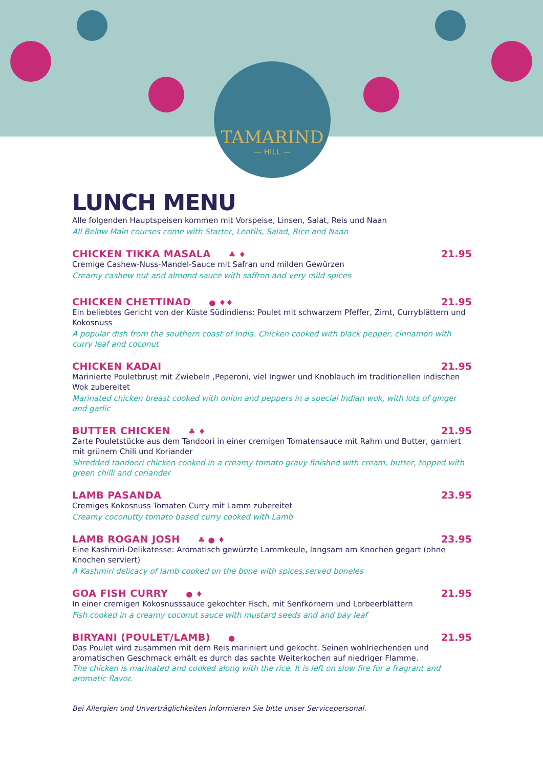TAMARIND
— HILL —
LUNCH MENU
Alle folgenden Hauptspeisen kommen mit Vorspeise, Linsen, Salat, Reis und Naan
All Below Main courses come with Starter, Lentils, Salad, Rice and Naan
CHICKEN TIKKA MASALA ♣ ♦ 21.95
Cremige Cashew-Nuss-Mandel-Sauce mit Safran und milden Gewürzen
Creamy cashew nut and almond sauce with saffron and very mild spices
CHICKEN CHETTINAD ● ♦♦ 21.95
Ein beliebtes Gericht von der Küste Südindiens: Poulet mit schwarzem Pfeffer, Zimt, Curryblättern und Kokosnuss
A popular dish from the southern coast of India. Chicken cooked with black pepper, cinnamon with curry leaf and coconut
CHICKEN KADAI 21.95
Marinierte Pouletbrust mit Zwiebeln ,Peperoni, viel Ingwer und Knoblauch im traditionellen indischen Wok zubereitet
Marinated chicken breast cooked with onion and peppers in a special Indian wok, with lots of ginger and garlic
BUTTER CHICKEN ♣ ♦ 21.95
Zarte Pouletstücke aus dem Tandoori in einer cremigen Tomatensauce mit Rahm und Butter, garniert mit grünem Chili und Koriander
Shredded tandoori chicken cooked in a creamy tomato gravy finished with cream, butter, topped with green chilli and coriander
LAMB PASANDA 23.95
Cremiges Kokosnuss Tomaten Curry mit Lamm zubereitet
Creamy coconutty tomato based curry cooked with Lamb
LAMB ROGAN JOSH ♣ ● ♦ 23.95
Eine Kashmiri-Delikatesse: Aromatisch gewürzte Lammkeule, langsam am Knochen gegart (ohne Knochen serviert)
A Kashmiri delicacy of lamb cooked on the bone with spices,served boneles
GOA FISH CURRY ● ♦ 21.95
In einer cremigen Kokosnusssauce gekochter Fisch, mit Senfkörnern und Lorbeerblättern
Fish cooked in a creamy coconut sauce with mustard seeds and and bay leaf
BIRYANI (POULET/LAMB) ● 21.95
Das Poulet wird zusammen mit dem Reis mariniert und gekocht. Seinen wohlriechenden und aromatischen Geschmack erhält es durch das sachte Weiterkochen auf niedriger Flamme.
The chicken is marinated and cooked along with the rice. It is left on slow fire for a fragrant and aromatic flavor.
Bei Allergien und Unverträglichkeiten informieren Sie bitte unser Servicepersonal.